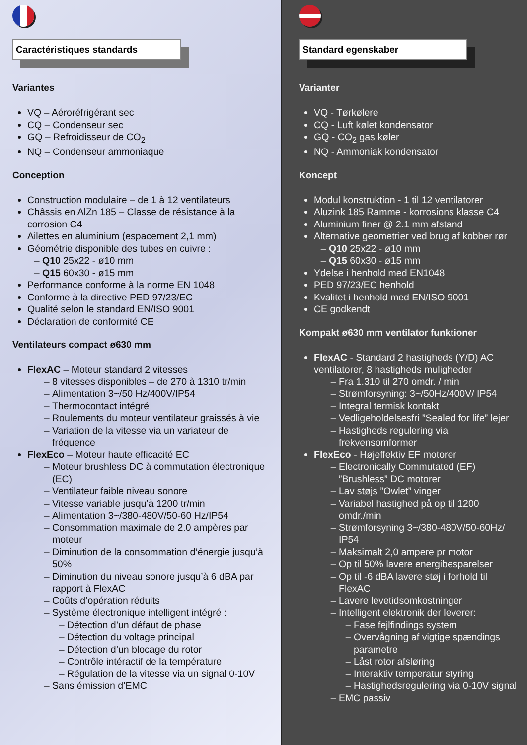Caractéristiques standards
Variantes
VQ – Aéroréfrigérant sec
CQ – Condenseur sec
GQ – Refroidisseur de CO<sub>2</sub>
NQ – Condenseur ammoniaque
Conception
Construction modulaire – de 1 à 12 ventilateurs
Châssis en AlZn 185 – Classe de résistance à la corrosion C4
Ailettes en aluminium (espacement 2,1 mm)
Géométrie disponible des tubes en cuivre :
Q10 25x22 - ø10 mm
Q15 60x30 - ø15 mm
Performance conforme à la norme EN 1048
Conforme à la directive PED 97/23/EC
Qualité selon le standard EN/ISO 9001
Déclaration de conformité CE
Ventilateurs compact ø630 mm
FlexAC – Moteur standard 2 vitesses
8 vitesses disponibles – de 270 à 1310 tr/min
Alimentation 3~/50 Hz/400V/IP54
Thermocontact intégré
Roulements du moteur ventilateur graissés à vie
Variation de la vitesse via un variateur de fréquence
FlexEco – Moteur haute efficacité EC
Moteur brushless DC à commutation électronique (EC)
Ventilateur faible niveau sonore
Vitesse variable jusqu’à 1200 tr/min
Alimentation 3~/380-480V/50-60 Hz/IP54
Consommation maximale de 2.0 ampères par moteur
Diminution de la consommation d’énergie jusqu’à 50%
Diminution du niveau sonore jusqu’à 6 dBA par rapport à FlexAC
Coûts d’opération réduits
Système électronique intelligent intégré :
Détection d’un défaut de phase
Détection du voltage principal
Détection d’un blocage du rotor
Contrôle intéractif de la température
Régulation de la vitesse via un signal 0-10V
Sans émission d’EMC
Standard egenskaber
Varianter
VQ - Tørkølere
CQ - Luft kølet kondensator
GQ - CO<sub>2</sub> gas køler
NQ - Ammoniak kondensator
Koncept
Modul konstruktion - 1 til 12 ventilatorer
Aluzink 185 Ramme - korrosions klasse C4
Aluminium finer @ 2.1 mm afstand
Alternative geometrier ved brug af kobber rør
Q10 25x22 - ø10 mm
Q15 60x30 - ø15 mm
Ydelse i henhold med EN1048
PED 97/23/EC henhold
Kvalitet i henhold med EN/ISO 9001
CE godkendt
Kompakt ø630 mm ventilator funktioner
FlexAC - Standard 2 hastigheds (Y/D) AC ventilatorer, 8 hastigheds muligheder
Fra 1.310 til 270 omdr. / min
Strømforsyning: 3~/50Hz/400V/ IP54
Integral termisk kontakt
Vedligeholdelsesfri ”Sealed for life” lejer
Hastigheds regulering via frekvensomformer
FlexEco - Højeffektiv EF motorer
Electronically Commutated (EF) ”Brushless” DC motorer
Lav støjs ”Owlet” vinger
Variabel hastighed på op til 1200 omdr./min
Strømforsyning 3~/380-480V/50-60Hz/ IP54
Maksimalt 2,0 ampere pr motor
Op til 50% lavere energibesparelser
Op til -6 dBA lavere støj i forhold til FlexAC
Lavere levetidsomkostninger
Intelligent elektronik der leverer:
Fase fejlfindings system
Overvågning af vigtige spændings parametre
Låst rotor afsløring
Interaktiv temperatur styring
Hastighedsregulering via 0-10V signal
EMC passiv